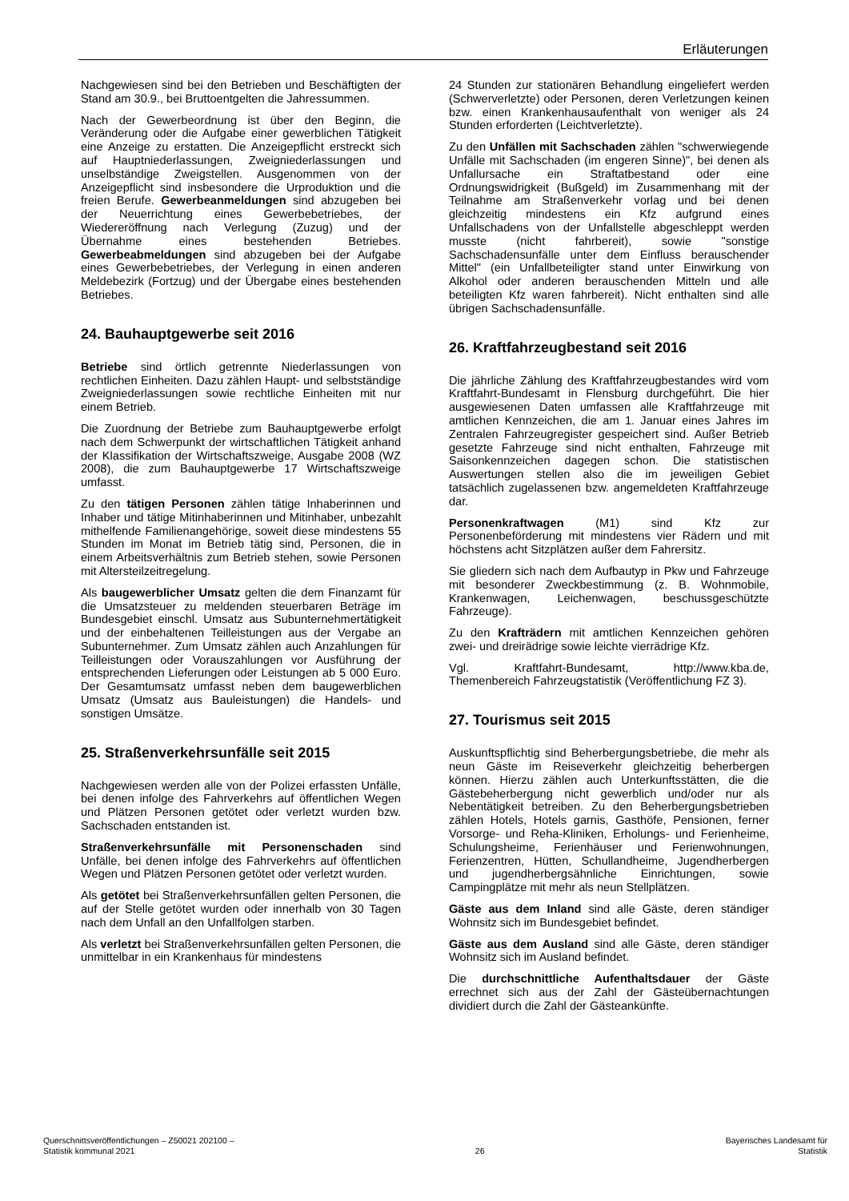Erläuterungen
Nachgewiesen sind bei den Betrieben und Beschäftigten der Stand am 30.9., bei Bruttoentgelten die Jahressummen.
Nach der Gewerbeordnung ist über den Beginn, die Veränderung oder die Aufgabe einer gewerblichen Tätigkeit eine Anzeige zu erstatten. Die Anzeigepflicht erstreckt sich auf Hauptniederlassungen, Zweigniederlassungen und unselbständige Zweigstellen. Ausgenommen von der Anzeigepflicht sind insbesondere die Urproduktion und die freien Berufe. Gewerbeanmeldungen sind abzugeben bei der Neuerrichtung eines Gewerbebetriebes, der Wiedereröffnung nach Verlegung (Zuzug) und der Übernahme eines bestehenden Betriebes. Gewerbeabmeldungen sind abzugeben bei der Aufgabe eines Gewerbebetriebes, der Verlegung in einen anderen Meldebezirk (Fortzug) und der Übergabe eines bestehenden Betriebes.
24. Bauhauptgewerbe seit 2016
Betriebe sind örtlich getrennte Niederlassungen von rechtlichen Einheiten. Dazu zählen Haupt- und selbstständige Zweigniederlassungen sowie rechtliche Einheiten mit nur einem Betrieb.
Die Zuordnung der Betriebe zum Bauhauptgewerbe erfolgt nach dem Schwerpunkt der wirtschaftlichen Tätigkeit anhand der Klassifikation der Wirtschaftszweige, Ausgabe 2008 (WZ 2008), die zum Bauhauptgewerbe 17 Wirtschaftszweige umfasst.
Zu den tätigen Personen zählen tätige Inhaberinnen und Inhaber und tätige Mitinhaberinnen und Mitinhaber, unbezahlt mithelfende Familienangehörige, soweit diese mindestens 55 Stunden im Monat im Betrieb tätig sind, Personen, die in einem Arbeitsverhältnis zum Betrieb stehen, sowie Personen mit Altersteilzeitregelung.
Als baugewerblicher Umsatz gelten die dem Finanzamt für die Umsatzsteuer zu meldenden steuerbaren Beträge im Bundesgebiet einschl. Umsatz aus Subunternehmertätigkeit und der einbehaltenen Teilleistungen aus der Vergabe an Subunternehmer. Zum Umsatz zählen auch Anzahlungen für Teilleistungen oder Vorauszahlungen vor Ausführung der entsprechenden Lieferungen oder Leistungen ab 5 000 Euro. Der Gesamtumsatz umfasst neben dem baugewerblichen Umsatz (Umsatz aus Bauleistungen) die Handels- und sonstigen Umsätze.
25. Straßenverkehrsunfälle seit 2015
Nachgewiesen werden alle von der Polizei erfassten Unfälle, bei denen infolge des Fahrverkehrs auf öffentlichen Wegen und Plätzen Personen getötet oder verletzt wurden bzw. Sachschaden entstanden ist.
Straßenverkehrsunfälle mit Personenschaden sind Unfälle, bei denen infolge des Fahrverkehrs auf öffentlichen Wegen und Plätzen Personen getötet oder verletzt wurden.
Als getötet bei Straßenverkehrsunfällen gelten Personen, die auf der Stelle getötet wurden oder innerhalb von 30 Tagen nach dem Unfall an den Unfallfolgen starben.
Als verletzt bei Straßenverkehrsunfällen gelten Personen, die unmittelbar in ein Krankenhaus für mindestens
24 Stunden zur stationären Behandlung eingeliefert werden (Schwerverletzte) oder Personen, deren Verletzungen keinen bzw. einen Krankenhausaufenthalt von weniger als 24 Stunden erforderten (Leichtverletzte).
Zu den Unfällen mit Sachschaden zählen "schwerwiegende Unfälle mit Sachschaden (im engeren Sinne)", bei denen als Unfallursache ein Straftatbestand oder eine Ordnungswidrigkeit (Bußgeld) im Zusammenhang mit der Teilnahme am Straßenverkehr vorlag und bei denen gleichzeitig mindestens ein Kfz aufgrund eines Unfallschadens von der Unfallstelle abgeschleppt werden musste (nicht fahrbereit), sowie "sonstige Sachschadensunfälle unter dem Einfluss berauschender Mittel" (ein Unfallbeteiligter stand unter Einwirkung von Alkohol oder anderen berauschenden Mitteln und alle beteiligten Kfz waren fahrbereit). Nicht enthalten sind alle übrigen Sachschadensunfälle.
26. Kraftfahrzeugbestand seit 2016
Die jährliche Zählung des Kraftfahrzeugbestandes wird vom Kraftfahrt-Bundesamt in Flensburg durchgeführt. Die hier ausgewiesenen Daten umfassen alle Kraftfahrzeuge mit amtlichen Kennzeichen, die am 1. Januar eines Jahres im Zentralen Fahrzeugregister gespeichert sind. Außer Betrieb gesetzte Fahrzeuge sind nicht enthalten, Fahrzeuge mit Saisonkennzeichen dagegen schon. Die statistischen Auswertungen stellen also die im jeweiligen Gebiet tatsächlich zugelassenen bzw. angemeldeten Kraftfahrzeuge dar.
Personenkraftwagen (M1) sind Kfz zur Personenbeförderung mit mindestens vier Rädern und mit höchstens acht Sitzplätzen außer dem Fahrersitz.
Sie gliedern sich nach dem Aufbautyp in Pkw und Fahrzeuge mit besonderer Zweckbestimmung (z. B. Wohnmobile, Krankenwagen, Leichenwagen, beschussgeschützte Fahrzeuge).
Zu den Krafträdern mit amtlichen Kennzeichen gehören zwei- und dreirädrige sowie leichte vierrädrige Kfz.
Vgl. Kraftfahrt-Bundesamt, http://www.kba.de, Themenbereich Fahrzeugstatistik (Veröffentlichung FZ 3).
27. Tourismus seit 2015
Auskunftspflichtig sind Beherbergungsbetriebe, die mehr als neun Gäste im Reiseverkehr gleichzeitig beherbergen können. Hierzu zählen auch Unterkunftsstätten, die die Gästebeherbergung nicht gewerblich und/oder nur als Nebentätigkeit betreiben. Zu den Beherbergungsbetrieben zählen Hotels, Hotels garnis, Gasthöfe, Pensionen, ferner Vorsorge- und Reha-Kliniken, Erholungs- und Ferienheime, Schulungsheime, Ferienhäuser und Ferienwohnungen, Ferienzentren, Hütten, Schullandheime, Jugendherbergen und jugendherbergsähnliche Einrichtungen, sowie Campingplätze mit mehr als neun Stellplätzen.
Gäste aus dem Inland sind alle Gäste, deren ständiger Wohnsitz sich im Bundesgebiet befindet.
Gäste aus dem Ausland sind alle Gäste, deren ständiger Wohnsitz sich im Ausland befindet.
Die durchschnittliche Aufenthaltsdauer der Gäste errechnet sich aus der Zahl der Gästeübernachtungen dividiert durch die Zahl der Gästeankünfte.
Querschnittsveröffentlichungen – Z50021 202100 –
Statistik kommunal 2021
26 Bayerisches Landesamt für
Statistik